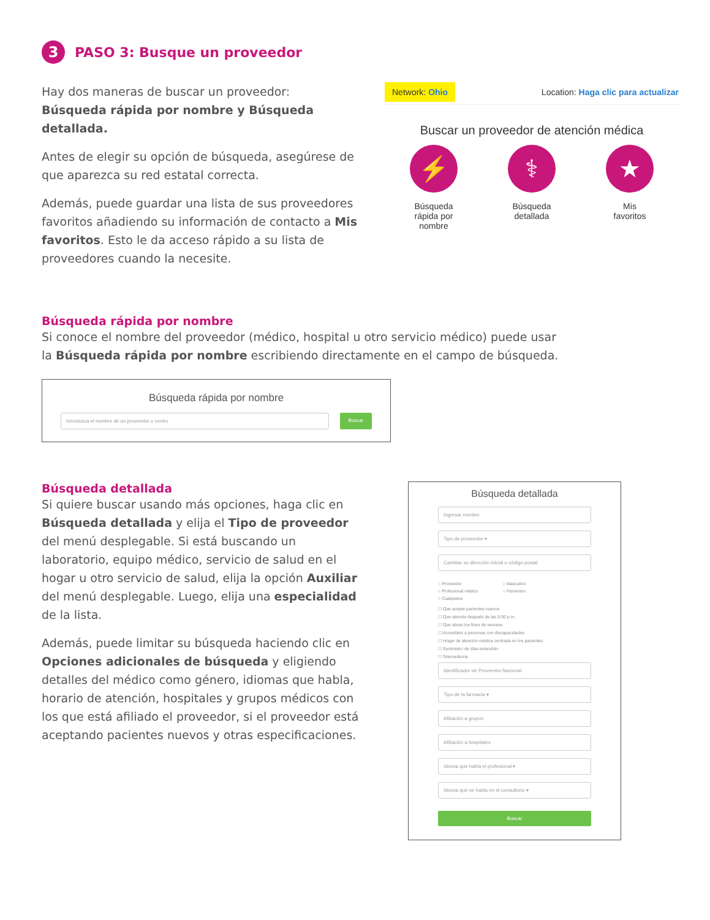3 PASO 3: Busque un proveedor
Hay dos maneras de buscar un proveedor:
Búsqueda rápida por nombre y Búsqueda detallada.
Antes de elegir su opción de búsqueda, asegúrese de que aparezca su red estatal correcta.
Además, puede guardar una lista de sus proveedores favoritos añadiendo su información de contacto a Mis favoritos. Esto le da acceso rápido a su lista de proveedores cuando la necesite.
Network: Ohio Location: Haga clic para actualizar
Buscar un proveedor de atención médica
⚡
Búsqueda
rápida por
nombre
⚕
Búsqueda
detallada
★
Mis
favoritos
Búsqueda rápida por nombre
Si conoce el nombre del proveedor (médico, hospital u otro servicio médico) puede usar la Búsqueda rápida por nombre escribiendo directamente en el campo de búsqueda.
Búsqueda rápida por nombre
Introduzca el nombre de un proveedor o centro
Buscar
Búsqueda detallada
Si quiere buscar usando más opciones, haga clic en Búsqueda detallada y elija el Tipo de proveedor del menú desplegable. Si está buscando un laboratorio, equipo médico, servicio de salud en el hogar u otro servicio de salud, elija la opción Auxiliar del menú desplegable. Luego, elija una especialidad de la lista.
Además, puede limitar su búsqueda haciendo clic en Opciones adicionales de búsqueda y eligiendo detalles del médico como género, idiomas que habla, horario de atención, hospitales y grupos médicos con los que está afiliado el proveedor, si el proveedor está aceptando pacientes nuevos y otras especificaciones.
Búsqueda detallada
Ingresar nombre
Tipo de proveedor ▾
Cambiar su dirección inicial o código postal
○ Proveedor
○ Profesional médico
○ Cualquiera
○ Masculino
○ Femenino
☐ Que acepte pacientes nuevos
☐ Que atienda después de las 5:00 p.m.
☐ Que abran los fines de semana
☐ Accesibles a personas con discapacidades
☐ Hogar de atención médica centrada en los pacientes
☐ Suministro de días extendido
☐ Telemedicina
Identificador de Proveedor Nacional
Tipo de la farmacia ▾
Afiliación a grupos
Afiliación a hospitales
Idioma que habla el profesional ▾
Idioma que se habla en el consultorio ▾
Buscar